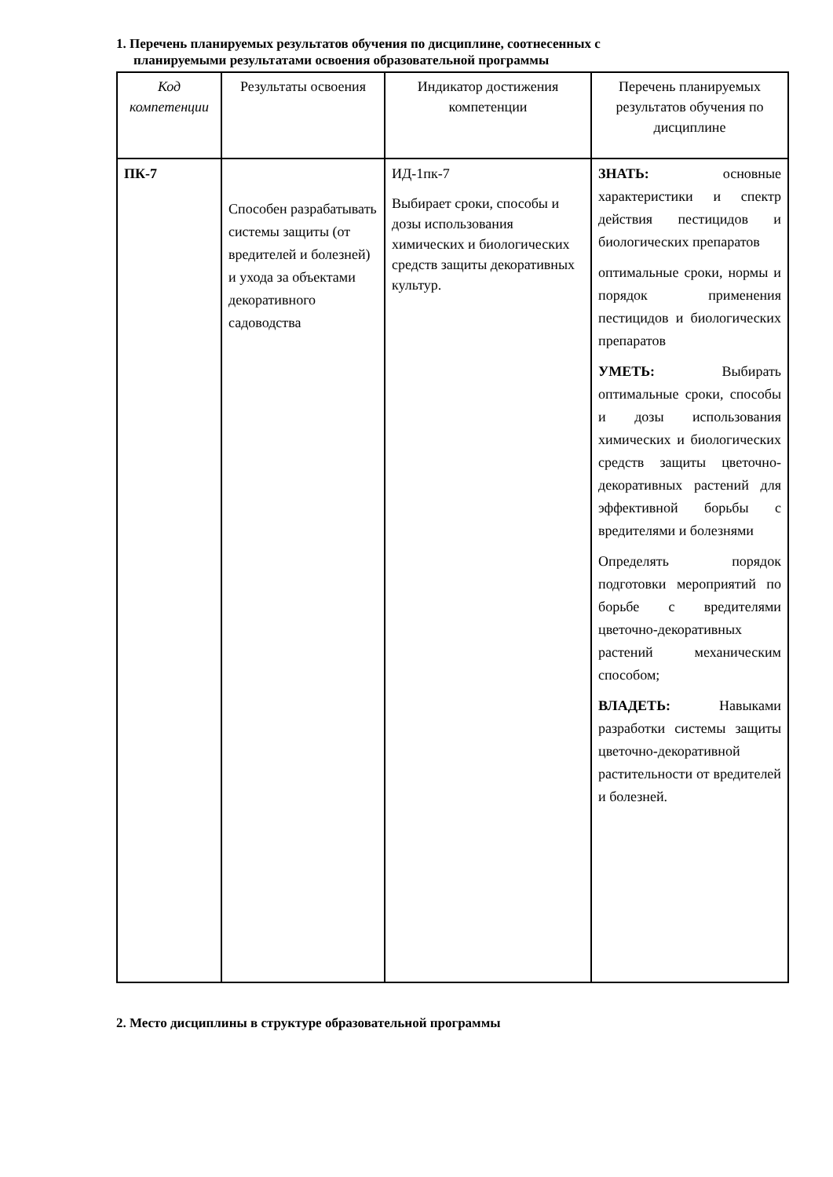1. Перечень планируемых результатов обучения по дисциплине, соотнесенных с
планируемыми результатами освоения образовательной программы
| Код компетенции | Результаты освоения | Индикатор достижения компетенции | Перечень планируемых результатов обучения по дисциплине |
| --- | --- | --- | --- |
| ПК-7 | Способен разрабатывать системы защиты (от вредителей и болезней) и ухода за объектами декоративного садоводства | ИД-1пк-7 Выбирает сроки, способы и дозы использования химических и биологических средств защиты декоративных культур. | ЗНАТЬ: основные характеристики и спектр действия пестицидов и биологических препаратов оптимальные сроки, нормы и порядок применения пестицидов и биологических препаратов УМЕТЬ: Выбирать оптимальные сроки, способы и дозы использования химических и биологических средств защиты цветочно-декоративных растений для эффективной борьбы с вредителями и болезнями Определять порядок подготовки мероприятий по борьбе с вредителями цветочно-декоративных растений механическим способом; ВЛАДЕТЬ: Навыками разработки системы защиты цветочно-декоративной растительности от вредителей и болезней. |
2. Место дисциплины в структуре образовательной программы